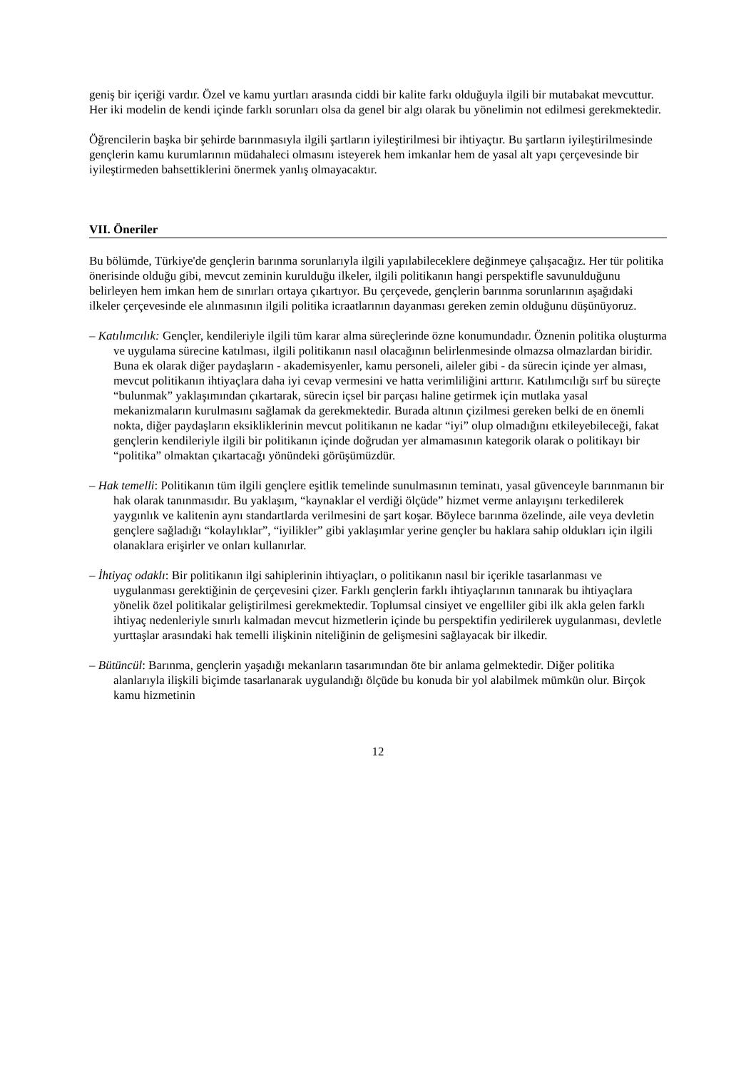geniş bir içeriği vardır. Özel ve kamu yurtları arasında ciddi bir kalite farkı olduğuyla ilgili bir mutabakat mevcuttur. Her iki modelin de kendi içinde farklı sorunları olsa da genel bir algı olarak bu yönelimin not edilmesi gerekmektedir.
Öğrencilerin başka bir şehirde barınmasıyla ilgili şartların iyileştirilmesi bir ihtiyaçtır. Bu şartların iyileştirilmesinde gençlerin kamu kurumlarının müdahaleci olmasını isteyerek hem imkanlar hem de yasal alt yapı çerçevesinde bir iyileştirmeden bahsettiklerini önermek yanlış olmayacaktır.
VII. Öneriler
Bu bölümde, Türkiye'de gençlerin barınma sorunlarıyla ilgili yapılabileceklere değinmeye çalışacağız. Her tür politika önerisinde olduğu gibi, mevcut zeminin kurulduğu ilkeler, ilgili politikanın hangi perspektifle savunulduğunu belirleyen hem imkan hem de sınırları ortaya çıkartıyor. Bu çerçevede, gençlerin barınma sorunlarının aşağıdaki ilkeler çerçevesinde ele alınmasının ilgili politika icraatlarının dayanması gereken zemin olduğunu düşünüyoruz.
– Katılımcılık: Gençler, kendileriyle ilgili tüm karar alma süreçlerinde özne konumundadır. Öznenin politika oluşturma ve uygulama sürecine katılması, ilgili politikanın nasıl olacağının belirlenmesinde olmazsa olmazlardan biridir. Buna ek olarak diğer paydaşların - akademisyenler, kamu personeli, aileler gibi - da sürecin içinde yer alması, mevcut politikanın ihtiyaçlara daha iyi cevap vermesini ve hatta verimliliğini arttırır. Katılımcılığı sırf bu süreçte “bulunmak” yaklaşımından çıkartarak, sürecin içsel bir parçası haline getirmek için mutlaka yasal mekanizmaların kurulmasını sağlamak da gerekmektedir. Burada altının çizilmesi gereken belki de en önemli nokta, diğer paydaşların eksikliklerinin mevcut politikanın ne kadar “iyi” olup olmadığını etkileyebileceği, fakat gençlerin kendileriyle ilgili bir politikanın içinde doğrudan yer almamasının kategorik olarak o politikayı bir “politika” olmaktan çıkartacağı yönündeki görüşümüzdür.
– Hak temelli: Politikanın tüm ilgili gençlere eşitlik temelinde sunulmasının teminatı, yasal güvenceyle barınmanın bir hak olarak tanınmasıdır. Bu yaklaşım, “kaynaklar el verdiği ölçüde” hizmet verme anlayışını terkedilerek yaygınlık ve kalitenin aynı standartlarda verilmesini de şart koşar. Böylece barınma özelinde, aile veya devletin gençlere sağladığı “kolaylıklar”, “iyilikler” gibi yaklaşımlar yerine gençler bu haklara sahip oldukları için ilgili olanaklara erişirler ve onları kullanırlar.
– İhtiyaç odaklı: Bir politikanın ilgi sahiplerinin ihtiyaçları, o politikanın nasıl bir içerikle tasarlanması ve uygulanması gerektiğinin de çerçevesini çizer. Farklı gençlerin farklı ihtiyaçlarının tanınarak bu ihtiyaçlara yönelik özel politikalar geliştirilmesi gerekmektedir. Toplumsal cinsiyet ve engelliler gibi ilk akla gelen farklı ihtiyaç nedenleriyle sınırlı kalmadan mevcut hizmetlerin içinde bu perspektifin yedirilerek uygulanması, devletle yurttaşlar arasındaki hak temelli ilişkinin niteliğinin de gelişmesini sağlayacak bir ilkedir.
– Bütüncül: Barınma, gençlerin yaşadığı mekanların tasarımından öte bir anlama gelmektedir. Diğer politika alanlarıyla ilişkili biçimde tasarlanarak uygulandığı ölçüde bu konuda bir yol alabilmek mümkün olur. Birçok kamu hizmetinin
12